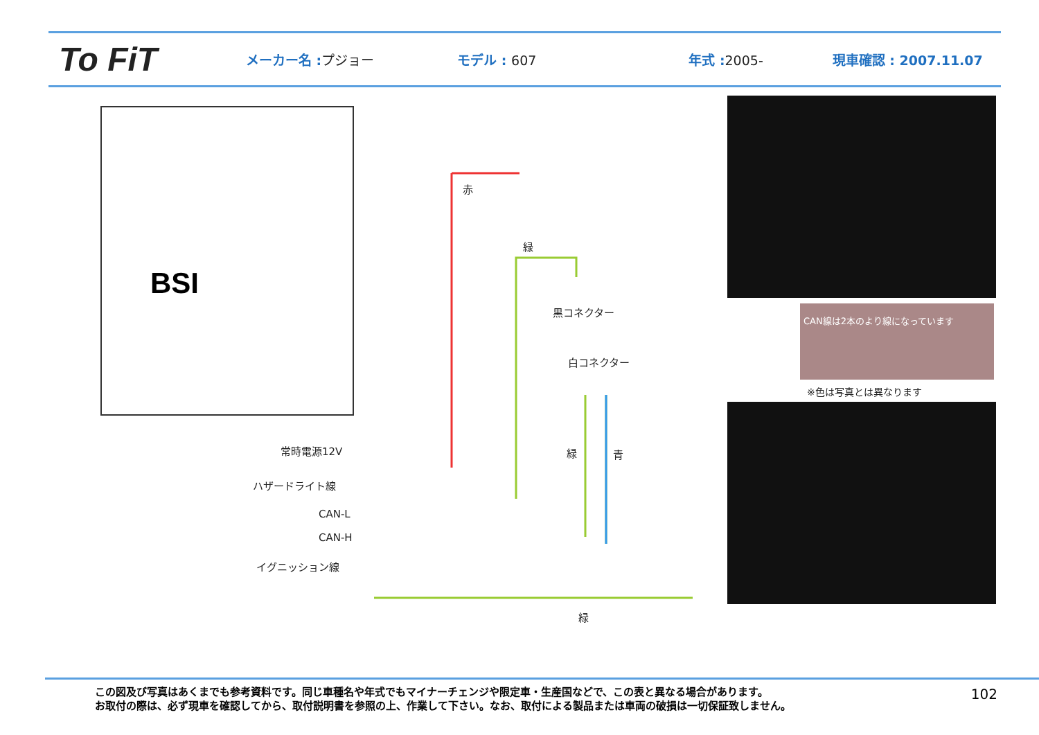To FiT
メーカー名 :プジョー モデル : 607 年式 :2005- 現車確認 : 2007.11.07
BSI
赤
緑
黒コネクター
白コネクター
常時電源12V
ハザードライト線
CAN-L
CAN-H
イグニッション線
緑 青
緑
CAN線は2本のより線になっています
※色は写真とは異なります
この図及び写真はあくまでも参考資料です。同じ車種名や年式でもマイナーチェンジや限定車・生産国などで、この表と異なる場合があります。
お取付の際は、必ず現車を確認してから、取付説明書を参照の上、作業して下さい。なお、取付による製品または車両の破損は一切保証致しません。
102